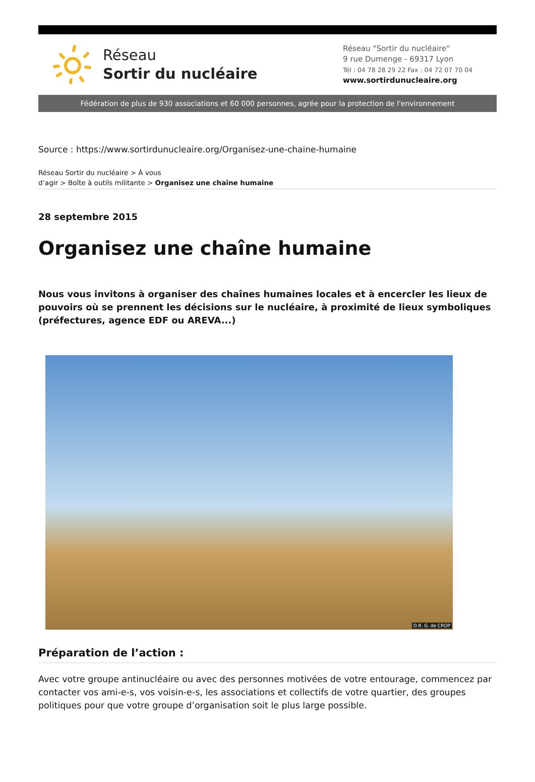Réseau
Sortir du nucléaire
Réseau "Sortir du nucléaire"
9 rue Dumenge - 69317 Lyon
Tél : 04 78 28 29 22 Fax : 04 72 07 70 04
www.sortirdunucleaire.org
Fédération de plus de 930 associations et 60 000 personnes, agrée pour la protection de l'environnement
Source : https://www.sortirdunucleaire.org/Organisez-une-chaine-humaine
Réseau Sortir du nucléaire > À vous
d’agir > Boîte à outils militante > Organisez une chaîne humaine
28 septembre 2015
Organisez une chaîne humaine
Nous vous invitons à organiser des chaînes humaines locales et à encercler les lieux de pouvoirs où se prennent les décisions sur le nucléaire, à proximité de lieux symboliques (préfectures, agence EDF ou AREVA...)
D.R. G. de CROP
Préparation de l’action :
Avec votre groupe antinucléaire ou avec des personnes motivées de votre entourage, commencez par contacter vos ami-e-s, vos voisin-e-s, les associations et collectifs de votre quartier, des groupes politiques pour que votre groupe d’organisation soit le plus large possible.